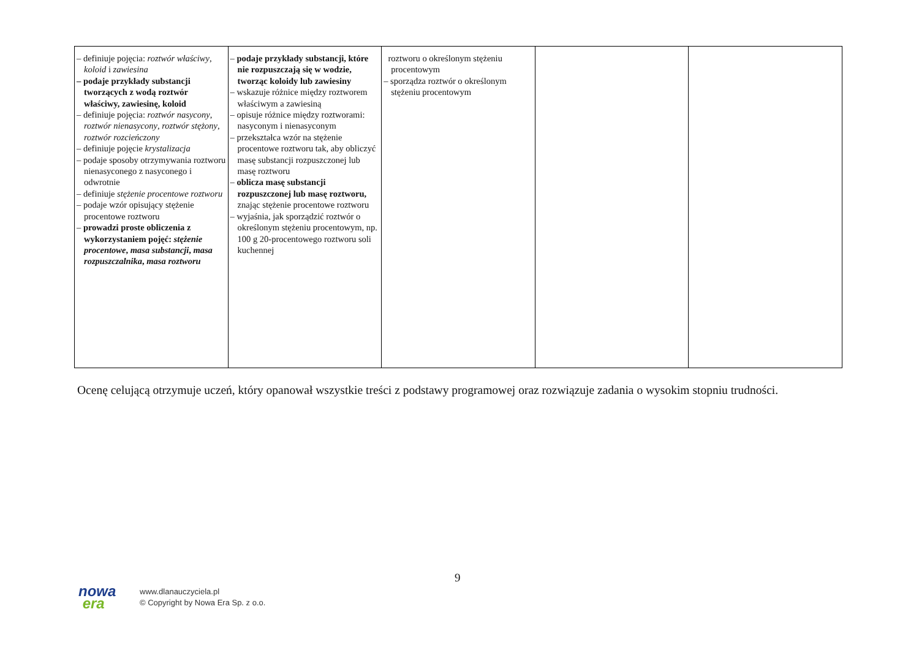| – definiuje pojęcia: roztwór właściwy , koloid i zawiesina – podaje przykłady substancji tworzących z wodą roztwór właściwy, zawiesinę, koloid – definiuje pojęcia: roztwór nasycony , roztwór nienasycony , roztwór stężony , roztwór rozcieńczony – definiuje pojęcie krystalizacja – podaje sposoby otrzymywania roztworu nienasyconego z nasyconego i odwrotnie – definiuje stężenie procentowe roztworu – podaje wzór opisujący stężenie procentowe roztworu – prowadzi proste obliczenia z wykorzystaniem pojęć: stężenie procentowe , masa substancji , masa rozpuszczalnika , masa roztworu | – podaje przykłady substancji, które nie rozpuszczają się w wodzie, tworząc koloidy lub zawiesiny – wskazuje różnice między roztworem właściwym a zawiesiną – opisuje różnice między roztworami: nasyconym i nienasyconym – przekształca wzór na stężenie procentowe roztworu tak, aby obliczyć masę substancji rozpuszczonej lub masę roztworu – oblicza masę substancji rozpuszczonej lub masę roztworu, znając stężenie procentowe roztworu – wyjaśnia, jak sporządzić roztwór o określonym stężeniu procentowym, np. 100 g 20-procentowego roztworu soli kuchennej | roztworu o określonym stężeniu procentowym – sporządza roztwór o określonym stężeniu procentowym | | |
Ocenę celującą otrzymuje uczeń, który opanował wszystkie treści z podstawy programowej oraz rozwiązuje zadania o wysokim stopniu trudności.
9
nowa
era
www.dlanauczyciela.pl
© Copyright by Nowa Era Sp. z o.o.